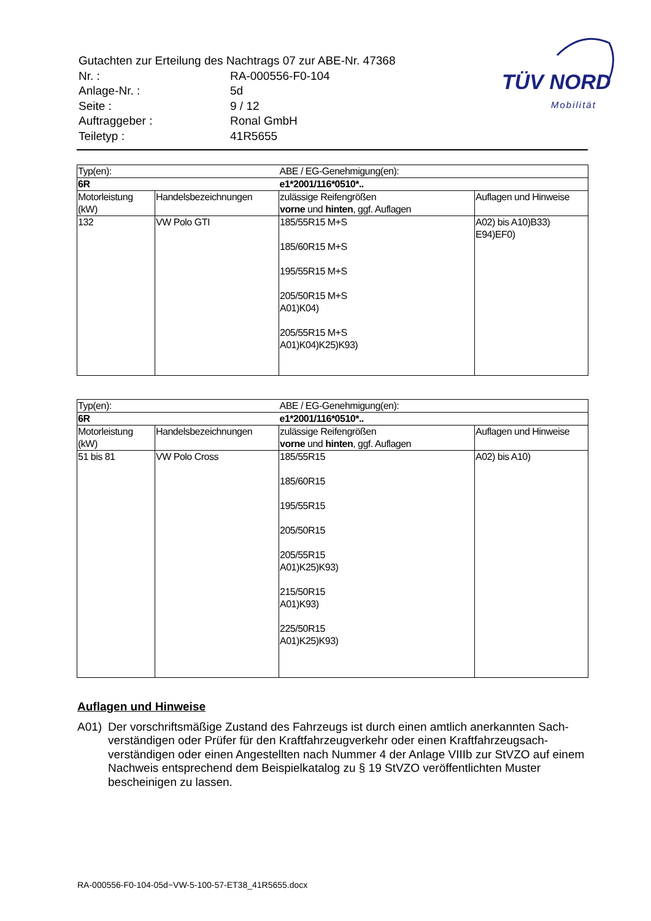| Gutachten zur Erteilung des Nachtrags 07 zur ABE-Nr. 47368 | |
| Nr. : | RA-000556-F0-104 |
| Anlage-Nr. : | 5d |
| Seite : | 9 / 12 |
| Auftraggeber : | Ronal GmbH |
| Teiletyp : | 41R5655 |
TÜV NORD
Mobilität
| Typ(en): | | ABE / EG-Genehmigung(en): | |
| 6R | | e1*2001/116*0510*.. | |
| Motorleistung (kW) | Handelsbezeichnungen | zulässige Reifengrößen vorne und hinten , ggf. Auflagen | Auflagen und Hinweise |
| 132 | VW Polo GTI | 185/55R15 M+S 185/60R15 M+S 195/55R15 M+S 205/50R15 M+S A01)K04) 205/55R15 M+S A01)K04)K25)K93) | A02) bis A10)B33) E94)EF0) |
| Typ(en): | | ABE / EG-Genehmigung(en): | |
| 6R | | e1*2001/116*0510*.. | |
| Motorleistung (kW) | Handelsbezeichnungen | zulässige Reifengrößen vorne und hinten , ggf. Auflagen | Auflagen und Hinweise |
| 51 bis 81 | VW Polo Cross | 185/55R15 185/60R15 195/55R15 205/50R15 205/55R15 A01)K25)K93) 215/50R15 A01)K93) 225/50R15 A01)K25)K93) | A02) bis A10) |
Auflagen und Hinweise
A01) Der vorschriftsmäßige Zustand des Fahrzeugs ist durch einen amtlich anerkannten Sach­verständigen oder Prüfer für den Kraftfahrzeugverkehr oder einen Kraftfahrzeugsach­verständigen oder einen Angestellten nach Nummer 4 der Anlage VIIIb zur StVZO auf einem Nachweis entsprechend dem Beispielkatalog zu § 19 StVZO veröffentlichten Muster bescheinigen zu lassen.
RA-000556-F0-104-05d~VW-5-100-57-ET38_41R5655.docx